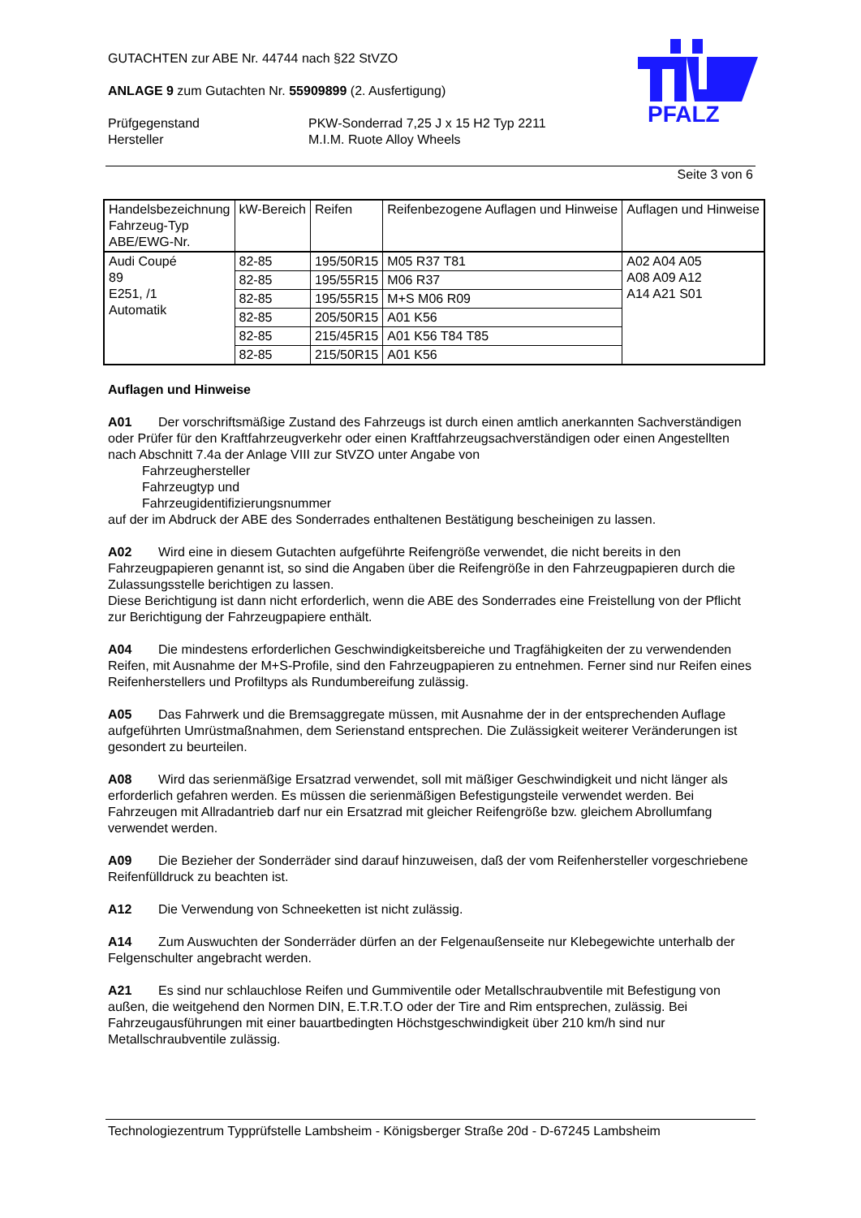PFALZ
GUTACHTEN zur ABE Nr. 44744 nach §22 StVZO
ANLAGE 9 zum Gutachten Nr. 55909899 (2. Ausfertigung)
Prüfgegenstand
Hersteller
PKW-Sonderrad 7,25 J x 15 H2 Typ 2211
M.I.M. Ruote Alloy Wheels
Seite 3 von 6
| Handelsbezeichnung Fahrzeug-Typ ABE/EWG-Nr. | kW-Bereich | Reifen | Reifenbezogene Auflagen und Hinweise | Auflagen und Hinweise |
| --- | --- | --- | --- | --- |
| Audi Coupé 89 E251, /1 Automatik | 82-85 | 195/50R15 | M05 R37 T81 | A02 A04 A05 A08 A09 A12 A14 A21 S01 |
| | 82-85 | 195/55R15 | M06 R37 | |
| | 82-85 | 195/55R15 | M+S M06 R09 | |
| | 82-85 | 205/50R15 | A01 K56 | |
| | 82-85 | 215/45R15 | A01 K56 T84 T85 | |
| | 82-85 | 215/50R15 | A01 K56 | |
Auflagen und Hinweise
A01 Der vorschriftsmäßige Zustand des Fahrzeugs ist durch einen amtlich anerkannten Sachverständigen oder Prüfer für den Kraftfahrzeugverkehr oder einen Kraftfahrzeugsachverständigen oder einen Angestellten nach Abschnitt 7.4a der Anlage VIII zur StVZO unter Angabe von
Fahrzeughersteller
Fahrzeugtyp und
Fahrzeugidentifizierungsnummer
auf der im Abdruck der ABE des Sonderrades enthaltenen Bestätigung bescheinigen zu lassen.
A02 Wird eine in diesem Gutachten aufgeführte Reifengröße verwendet, die nicht bereits in den Fahrzeugpapieren genannt ist, so sind die Angaben über die Reifengröße in den Fahrzeugpapieren durch die Zulassungsstelle berichtigen zu lassen.
Diese Berichtigung ist dann nicht erforderlich, wenn die ABE des Sonderrades eine Freistellung von der Pflicht zur Berichtigung der Fahrzeugpapiere enthält.
A04 Die mindestens erforderlichen Geschwindigkeitsbereiche und Tragfähigkeiten der zu verwendenden Reifen, mit Ausnahme der M+S-Profile, sind den Fahrzeugpapieren zu entnehmen. Ferner sind nur Reifen eines Reifenherstellers und Profiltyps als Rundumbereifung zulässig.
A05 Das Fahrwerk und die Bremsaggregate müssen, mit Ausnahme der in der entsprechenden Auflage aufgeführten Umrüstmaßnahmen, dem Serienstand entsprechen. Die Zulässigkeit weiterer Veränderungen ist gesondert zu beurteilen.
A08 Wird das serienmäßige Ersatzrad verwendet, soll mit mäßiger Geschwindigkeit und nicht länger als erforderlich gefahren werden. Es müssen die serienmäßigen Befestigungsteile verwendet werden. Bei Fahrzeugen mit Allradantrieb darf nur ein Ersatzrad mit gleicher Reifengröße bzw. gleichem Abrollumfang verwendet werden.
A09 Die Bezieher der Sonderräder sind darauf hinzuweisen, daß der vom Reifenhersteller vorgeschriebene Reifenfülldruck zu beachten ist.
A12 Die Verwendung von Schneeketten ist nicht zulässig.
A14 Zum Auswuchten der Sonderräder dürfen an der Felgenaußenseite nur Klebegewichte unterhalb der Felgenschulter angebracht werden.
A21 Es sind nur schlauchlose Reifen und Gummiventile oder Metallschraubventile mit Befestigung von außen, die weitgehend den Normen DIN, E.T.R.T.O oder der Tire and Rim entsprechen, zulässig. Bei Fahrzeugausführungen mit einer bauartbedingten Höchstgeschwindigkeit über 210 km/h sind nur Metallschraubventile zulässig.
Technologiezentrum Typprüfstelle Lambsheim - Königsberger Straße 20d - D-67245 Lambsheim